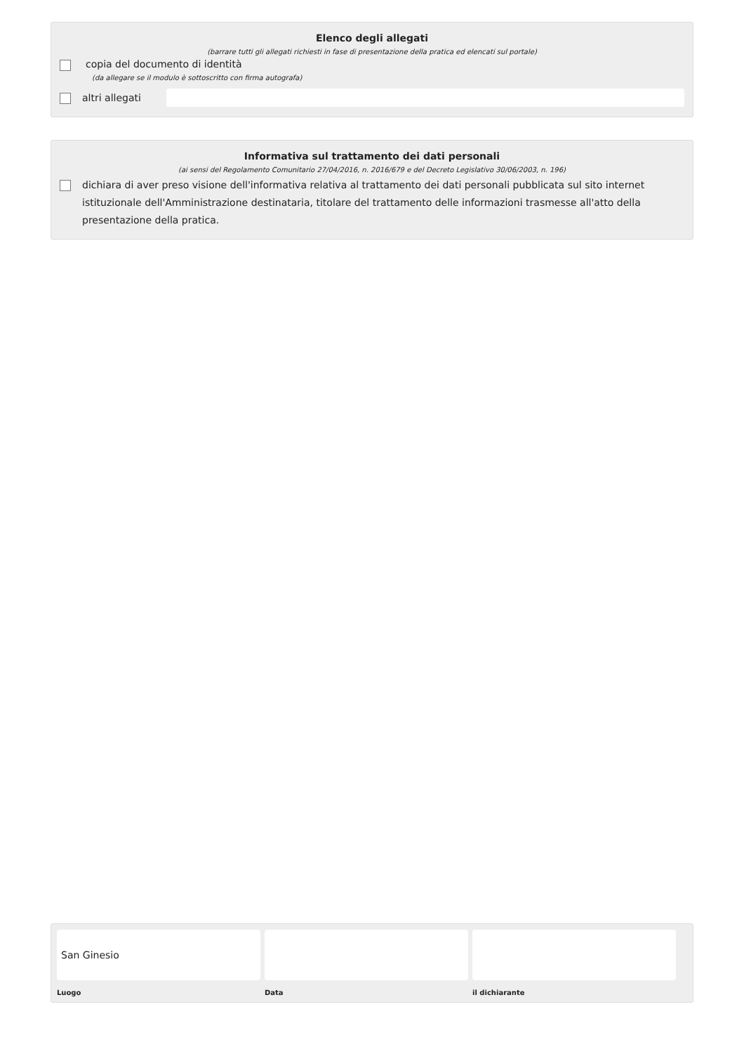Elenco degli allegati
(barrare tutti gli allegati richiesti in fase di presentazione della pratica ed elencati sul portale)
copia del documento di identità
(da allegare se il modulo è sottoscritto con firma autografa)
altri allegati
Informativa sul trattamento dei dati personali
(ai sensi del Regolamento Comunitario 27/04/2016, n. 2016/679 e del Decreto Legislativo 30/06/2003, n. 196)
dichiara di aver preso visione dell'informativa relativa al trattamento dei dati personali pubblicata sul sito internet istituzionale dell'Amministrazione destinataria, titolare del trattamento delle informazioni trasmesse all'atto della presentazione della pratica.
San Ginesio
Luogo
Data il dichiarante